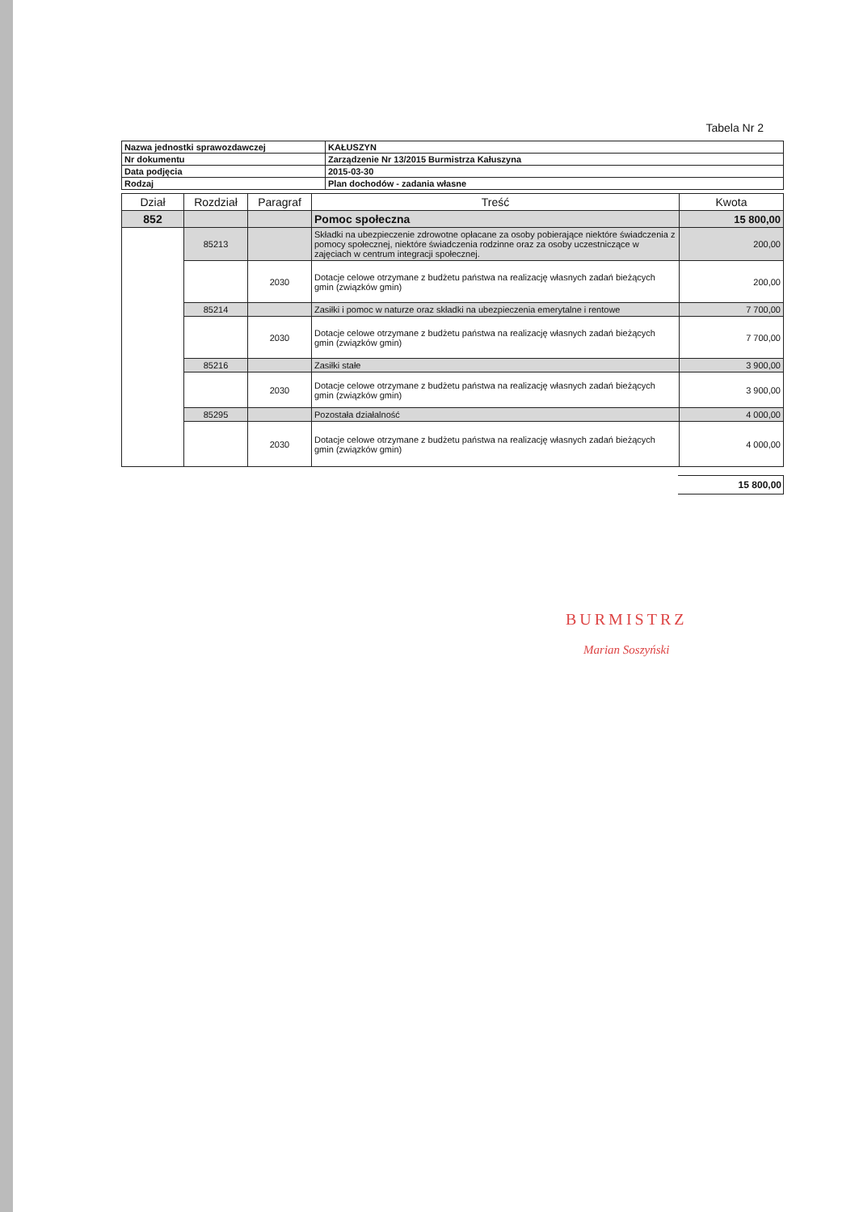Tabela Nr 2
| Nazwa jednostki sprawozdawczej | KAŁUSZYN |
| Nr dokumentu | Zarządzenie Nr 13/2015 Burmistrza Kałuszyna |
| Data podjęcia | 2015-03-30 |
| Rodzaj | Plan dochodów - zadania własne |
| Dział | Rozdział | Paragraf | Treść | Kwota |
| --- | --- | --- | --- | --- |
| 852 | | | Pomoc społeczna | 15 800,00 |
| | 85213 | | Składki na ubezpieczenie zdrowotne opłacane za osoby pobierające niektóre świadczenia z pomocy społecznej, niektóre świadczenia rodzinne oraz za osoby uczestniczące w zajęciach w centrum integracji społecznej. | 200,00 |
| | | 2030 | Dotacje celowe otrzymane z budżetu państwa na realizację własnych zadań bieżących gmin (związków gmin) | 200,00 |
| | 85214 | | Zasiłki i pomoc w naturze oraz składki na ubezpieczenia emerytalne i rentowe | 7 700,00 |
| | | 2030 | Dotacje celowe otrzymane z budżetu państwa na realizację własnych zadań bieżących gmin (związków gmin) | 7 700,00 |
| | 85216 | | Zasiłki stałe | 3 900,00 |
| | | 2030 | Dotacje celowe otrzymane z budżetu państwa na realizację własnych zadań bieżących gmin (związków gmin) | 3 900,00 |
| | 85295 | | Pozostała działalność | 4 000,00 |
| | | 2030 | Dotacje celowe otrzymane z budżetu państwa na realizację własnych zadań bieżących gmin (związków gmin) | 4 000,00 |
15 800,00
BURMISTRZ
Marian Soszyński